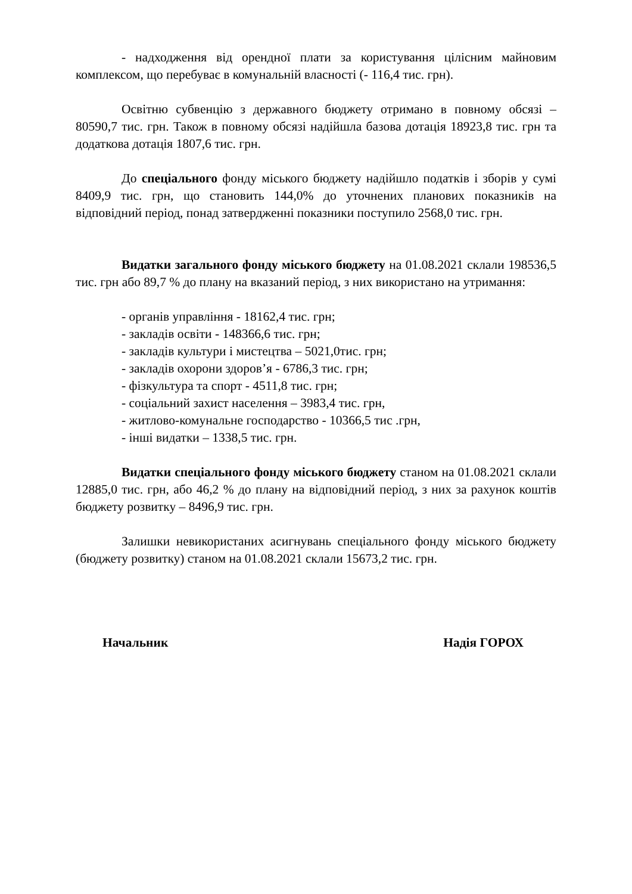- надходження від орендної плати за користування цілісним майновим комплексом, що перебуває в комунальній власності (- 116,4 тис. грн).
Освітню субвенцію з державного бюджету отримано в повному обсязі – 80590,7 тис. грн. Також в повному обсязі надійшла базова дотація 18923,8 тис. грн та додаткова дотація 1807,6 тис. грн.
До спеціального фонду міського бюджету надійшло податків і зборів у сумі 8409,9 тис. грн, що становить 144,0% до уточнених планових показників на відповідний період, понад затвердженні показники поступило 2568,0 тис. грн.
Видатки загального фонду міського бюджету на 01.08.2021 склали 198536,5 тис. грн або 89,7 % до плану на вказаний період, з них використано на утримання:
- органів управління - 18162,4 тис. грн;
- закладів освіти - 148366,6 тис. грн;
- закладів культури і мистецтва – 5021,0тис. грн;
- закладів охорони здоров’я - 6786,3 тис. грн;
- фізкультура та спорт - 4511,8 тис. грн;
- соціальний захист населення – 3983,4 тис. грн,
- житлово-комунальне господарство - 10366,5 тис .грн,
- інші видатки – 1338,5 тис. грн.
Видатки спеціального фонду міського бюджету станом на 01.08.2021 склали 12885,0 тис. грн, або 46,2 % до плану на відповідний період, з них за рахунок коштів бюджету розвитку – 8496,9 тис. грн.
Залишки невикористаних асигнувань спеціального фонду міського бюджету (бюджету розвитку) станом на 01.08.2021 склали 15673,2 тис. грн.
Начальник Надія ГОРОХ